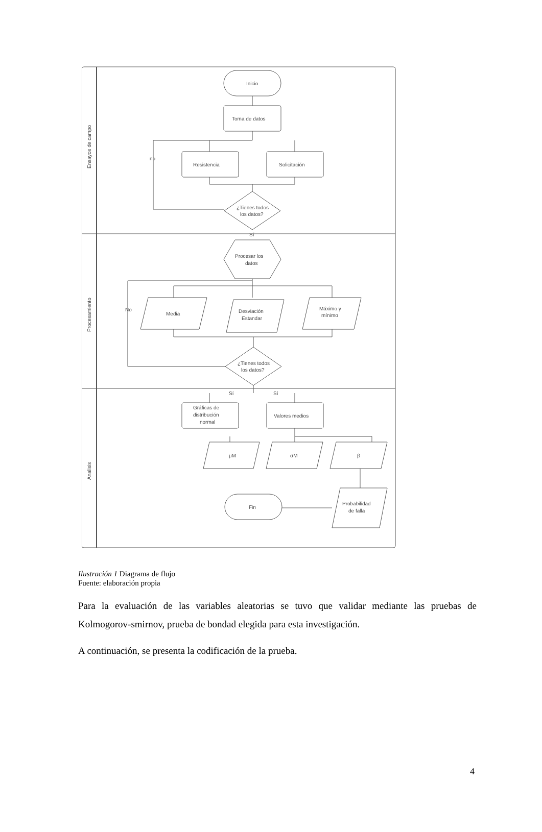Ensayos de campo
Procesamiento
Analisis
Inicio
Toma de datos
Resistencia
Solicitación
¿Tienes todos
los datos?
no
Sí
Procesar los
datos
Media
Desviación
Estandar
Máximo y
mínimo
¿Tienes todos
los datos?
No
Sí
Sí
Gráficas de
distribución
normal
Valores medios
μM
σM
β
Fin
Probabilidad
de falla
Ilustración 1 Diagrama de flujo
Fuente: elaboración propia
Para la evaluación de las variables aleatorias se tuvo que validar mediante las pruebas de Kolmogorov-smirnov, prueba de bondad elegida para esta investigación.
A continuación, se presenta la codificación de la prueba.
4